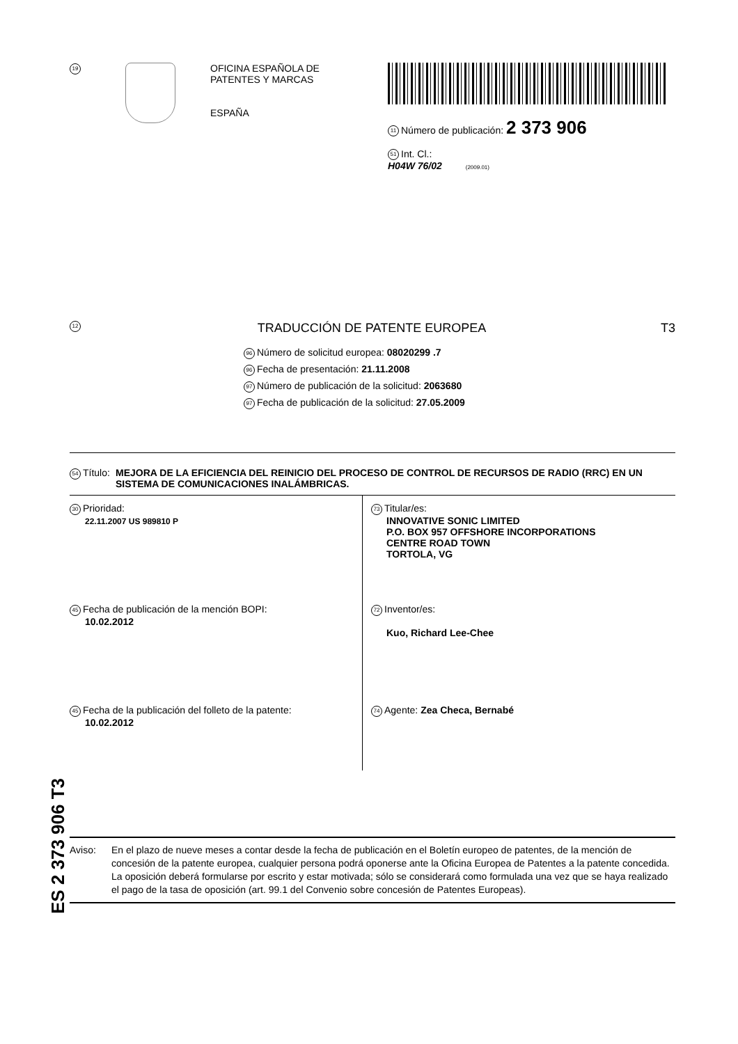19
OFICINA ESPAÑOLA DE
PATENTES Y MARCAS
ESPAÑA
11 Número de publicación: 2 373 906
51 Int. Cl.:
H04W 76/02 (2009.01)
12
TRADUCCIÓN DE PATENTE EUROPEA T3
96 Número de solicitud europea: 08020299 .7
96 Fecha de presentación: 21.11.2008
97 Número de publicación de la solicitud: 2063680
97 Fecha de publicación de la solicitud: 27.05.2009
54 Título: MEJORA DE LA EFICIENCIA DEL REINICIO DEL PROCESO DE CONTROL DE RECURSOS DE RADIO (RRC) EN UN SISTEMA DE COMUNICACIONES INALÁMBRICAS.
30 Prioridad:
22.11.2007 US 989810 P
45 Fecha de publicación de la mención BOPI:
10.02.2012
45 Fecha de la publicación del folleto de la patente:
10.02.2012
73 Titular/es:
INNOVATIVE SONIC LIMITED
P.O. BOX 957 OFFSHORE INCORPORATIONS
CENTRE ROAD TOWN
TORTOLA, VG
72 Inventor/es:
Kuo, Richard Lee-Chee
74 Agente: Zea Checa, Bernabé
Aviso: En el plazo de nueve meses a contar desde la fecha de publicación en el Boletín europeo de patentes, de la mención de concesión de la patente europea, cualquier persona podrá oponerse ante la Oficina Europea de Patentes a la patente concedida. La oposición deberá formularse por escrito y estar motivada; sólo se considerará como formulada una vez que se haya realizado el pago de la tasa de oposición (art. 99.1 del Convenio sobre concesión de Patentes Europeas).
ES 2 373 906 T3